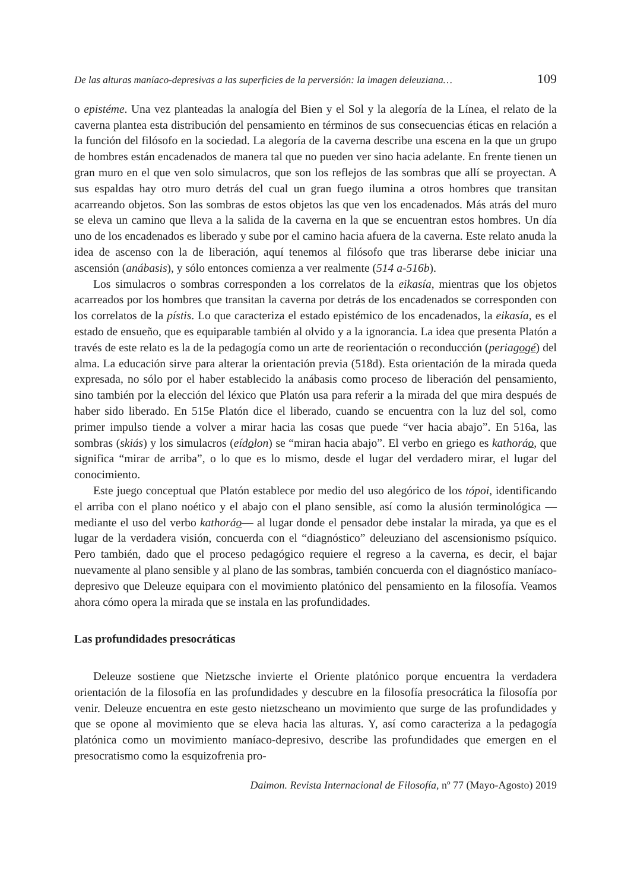De las alturas maníaco-depresivas a las superficies de la perversión: la imagen deleuziana… 109
o epistéme. Una vez planteadas la analogía del Bien y el Sol y la alegoría de la Línea, el relato de la caverna plantea esta distribución del pensamiento en términos de sus consecuencias éticas en relación a la función del filósofo en la sociedad. La alegoría de la caverna describe una escena en la que un grupo de hombres están encadenados de manera tal que no pueden ver sino hacia adelante. En frente tienen un gran muro en el que ven solo simulacros, que son los reflejos de las sombras que allí se proyectan. A sus espaldas hay otro muro detrás del cual un gran fuego ilumina a otros hombres que transitan acarreando objetos. Son las sombras de estos objetos las que ven los encadenados. Más atrás del muro se eleva un camino que lleva a la salida de la caverna en la que se encuentran estos hombres. Un día uno de los encadenados es liberado y sube por el camino hacia afuera de la caverna. Este relato anuda la idea de ascenso con la de liberación, aquí tenemos al filósofo que tras liberarse debe iniciar una ascensión (anábasis), y sólo entonces comienza a ver realmente (514 a-516b).
Los simulacros o sombras corresponden a los correlatos de la eikasía, mientras que los objetos acarreados por los hombres que transitan la caverna por detrás de los encadenados se corresponden con los correlatos de la pístis. Lo que caracteriza el estado epistémico de los encadenados, la eikasía, es el estado de ensueño, que es equiparable también al olvido y a la ignorancia. La idea que presenta Platón a través de este relato es la de la pedagogía como un arte de reorientación o reconducción (periagogé) del alma. La educación sirve para alterar la orientación previa (518d). Esta orientación de la mirada queda expresada, no sólo por el haber establecido la anábasis como proceso de liberación del pensamiento, sino también por la elección del léxico que Platón usa para referir a la mirada del que mira después de haber sido liberado. En 515e Platón dice el liberado, cuando se encuentra con la luz del sol, como primer impulso tiende a volver a mirar hacia las cosas que puede “ver hacia abajo”. En 516a, las sombras (skiás) y los simulacros (eídolon) se “miran hacia abajo”. El verbo en griego es kathoráo, que significa “mirar de arriba”, o lo que es lo mismo, desde el lugar del verdadero mirar, el lugar del conocimiento.
Este juego conceptual que Platón establece por medio del uso alegórico de los tópoi, identificando el arriba con el plano noético y el abajo con el plano sensible, así como la alusión terminológica —mediante el uso del verbo kathoráo— al lugar donde el pensador debe instalar la mirada, ya que es el lugar de la verdadera visión, concuerda con el “diagnóstico” deleuziano del ascensionismo psíquico. Pero también, dado que el proceso pedagógico requiere el regreso a la caverna, es decir, el bajar nuevamente al plano sensible y al plano de las sombras, también concuerda con el diagnóstico maníaco-depresivo que Deleuze equipara con el movimiento platónico del pensamiento en la filosofía. Veamos ahora cómo opera la mirada que se instala en las profundidades.
Las profundidades presocráticas
Deleuze sostiene que Nietzsche invierte el Oriente platónico porque encuentra la verdadera orientación de la filosofía en las profundidades y descubre en la filosofía presocrática la filosofía por venir. Deleuze encuentra en este gesto nietzscheano un movimiento que surge de las profundidades y que se opone al movimiento que se eleva hacia las alturas. Y, así como caracteriza a la pedagogía platónica como un movimiento maníaco-depresivo, describe las profundidades que emergen en el presocratismo como la esquizofrenia pro-
Daimon. Revista Internacional de Filosofía, nº 77 (Mayo-Agosto) 2019